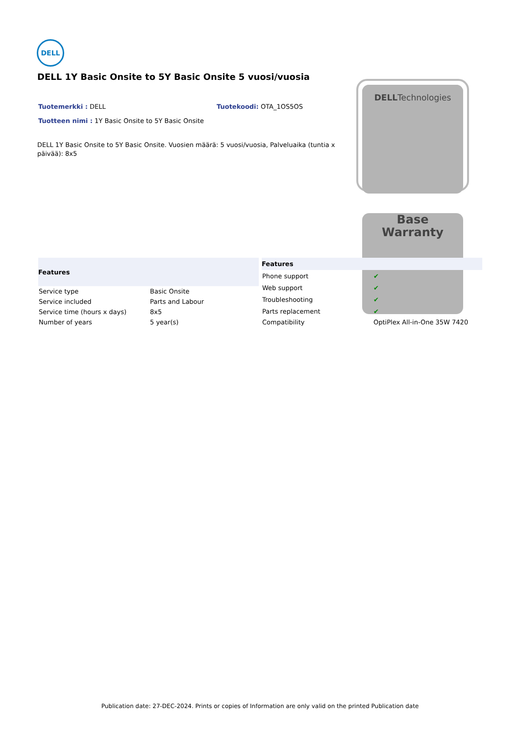DELL
DELL 1Y Basic Onsite to 5Y Basic Onsite 5 vuosi/vuosia
Tuotemerkki : DELL Tuotekoodi: OTA_1OS5OS
Tuotteen nimi : 1Y Basic Onsite to 5Y Basic Onsite
DELL 1Y Basic Onsite to 5Y Basic Onsite. Vuosien määrä: 5 vuosi/vuosia, Palveluaika (tuntia x päivää): 8x5
DELLTechnologies
Base
Warranty
| Features | |
| --- | --- |
| Service type | Basic Onsite |
| Service included | Parts and Labour |
| Service time (hours x days) | 8x5 |
| Number of years | 5 year(s) |
| Features | |
| --- | --- |
| Phone support | ✔ |
| Web support | ✔ |
| Troubleshooting | ✔ |
| Parts replacement | ✔ |
| Compatibility | OptiPlex All-in-One 35W 7420 |
Publication date: 27-DEC-2024. Prints or copies of Information are only valid on the printed Publication date